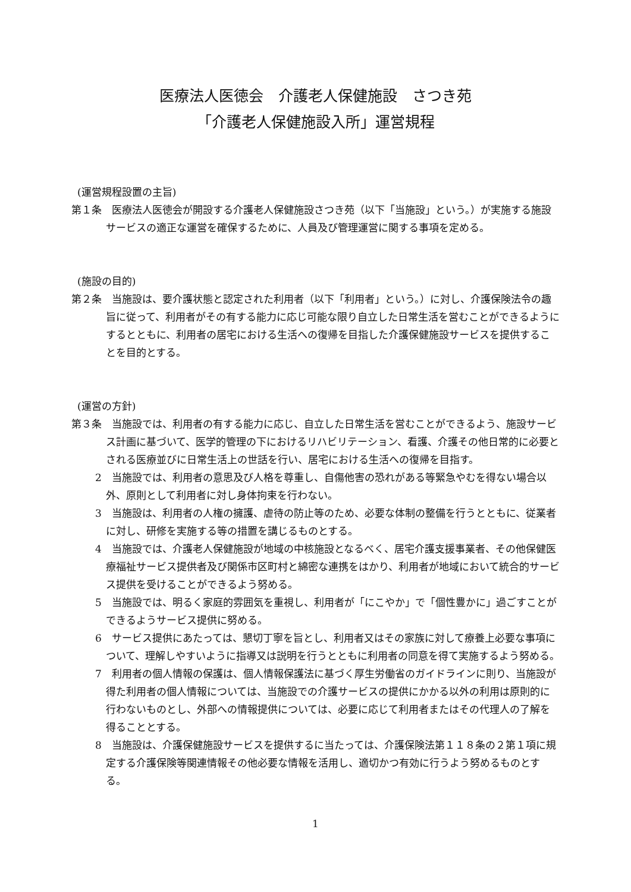医療法人医徳会　介護老人保健施設　さつき苑
「介護老人保健施設入所」運営規程
(運営規程設置の主旨)
第１条　医療法人医徳会が開設する介護老人保健施設さつき苑（以下「当施設」という。）が実施する施設サービスの適正な運営を確保するために、人員及び管理運営に関する事項を定める。
(施設の目的)
第２条　当施設は、要介護状態と認定された利用者（以下「利用者」という。）に対し、介護保険法令の趣旨に従って、利用者がその有する能力に応じ可能な限り自立した日常生活を営むことができるようにするとともに、利用者の居宅における生活への復帰を目指した介護保健施設サービスを提供することを目的とする。
(運営の方針)
第３条　当施設では、利用者の有する能力に応じ、自立した日常生活を営むことができるよう、施設サービス計画に基づいて、医学的管理の下におけるリハビリテーション、看護、介護その他日常的に必要とされる医療並びに日常生活上の世話を行い、居宅における生活への復帰を目指す。
2　当施設では、利用者の意思及び人格を尊重し、自傷他害の恐れがある等緊急やむを得ない場合以外、原則として利用者に対し身体拘束を行わない。
3　当施設は、利用者の人権の擁護、虐待の防止等のため、必要な体制の整備を行うとともに、従業者に対し、研修を実施する等の措置を講じるものとする。
4　当施設では、介護老人保健施設が地域の中核施設となるべく、居宅介護支援事業者、その他保健医療福祉サービス提供者及び関係市区町村と綿密な連携をはかり、利用者が地域において統合的サービス提供を受けることができるよう努める。
5　当施設では、明るく家庭的雰囲気を重視し、利用者が「にこやか」で「個性豊かに」過ごすことができるようサービス提供に努める。
6　サービス提供にあたっては、懇切丁寧を旨とし、利用者又はその家族に対して療養上必要な事項について、理解しやすいように指導又は説明を行うとともに利用者の同意を得て実施するよう努める。
7　利用者の個人情報の保護は、個人情報保護法に基づく厚生労働省のガイドラインに則り、当施設が得た利用者の個人情報については、当施設での介護サービスの提供にかかる以外の利用は原則的に行わないものとし、外部への情報提供については、必要に応じて利用者またはその代理人の了解を得ることとする。
8　当施設は、介護保健施設サービスを提供するに当たっては、介護保険法第１１８条の２第１項に規定する介護保険等関連情報その他必要な情報を活用し、適切かつ有効に行うよう努めるものとする。
1